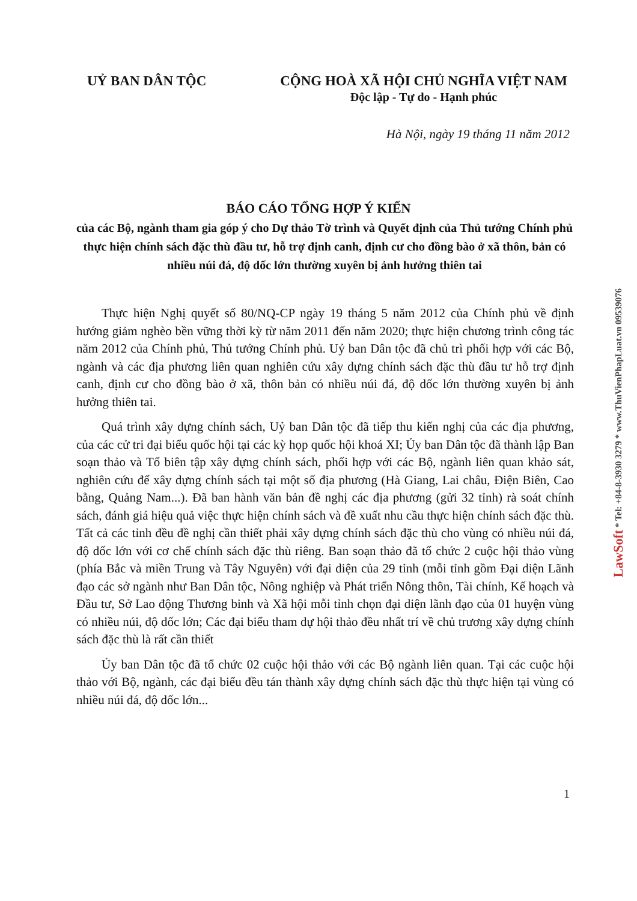UỶ BAN DÂN TỘC CỘNG HOÀ XÃ HỘI CHỦ NGHĨA VIỆT NAM
Độc lập - Tự do - Hạnh phúc
Hà Nội, ngày 19 tháng 11 năm 2012
BÁO CÁO TỔNG HỢP Ý KIẾN
của các Bộ, ngành tham gia góp ý cho Dự thảo Tờ trình và Quyết định của Thủ tướng Chính phủ thực hiện chính sách đặc thù đầu tư, hỗ trợ định canh, định cư cho đồng bào ở xã thôn, bản có nhiều núi đá, độ dốc lớn thường xuyên bị ảnh hưởng thiên tai
Thực hiện Nghị quyết số 80/NQ-CP ngày 19 tháng 5 năm 2012 của Chính phủ về định hướng giảm nghèo bền vững thời kỳ từ năm 2011 đến năm 2020; thực hiện chương trình công tác năm 2012 của Chính phủ, Thủ tướng Chính phủ. Uỷ ban Dân tộc đã chủ trì phối hợp với các Bộ, ngành và các địa phương liên quan nghiên cứu xây dựng chính sách đặc thù đầu tư hỗ trợ định canh, định cư cho đồng bào ở xã, thôn bản có nhiều núi đá, độ dốc lớn thường xuyên bị ảnh hưởng thiên tai.
Quá trình xây dựng chính sách, Uỷ ban Dân tộc đã tiếp thu kiến nghị của các địa phương, của các cử tri đại biểu quốc hội tại các kỳ họp quốc hội khoá XI; Ủy ban Dân tộc đã thành lập Ban soạn thảo và Tổ biên tập xây dựng chính sách, phối hợp với các Bộ, ngành liên quan khảo sát, nghiên cứu để xây dựng chính sách tại một số địa phương (Hà Giang, Lai châu, Điện Biên, Cao bằng, Quảng Nam...). Đã ban hành văn bản đề nghị các địa phương (gửi 32 tỉnh) rà soát chính sách, đánh giá hiệu quả việc thực hiện chính sách và đề xuất nhu cầu thực hiện chính sách đặc thù. Tất cả các tỉnh đều đề nghị cần thiết phải xây dựng chính sách đặc thù cho vùng có nhiều núi đá, độ dốc lớn với cơ chế chính sách đặc thù riêng. Ban soạn thảo đã tổ chức 2 cuộc hội thảo vùng (phía Bắc và miền Trung và Tây Nguyên) với đại diện của 29 tỉnh (mỗi tỉnh gồm Đại diện Lãnh đạo các sở ngành như Ban Dân tộc, Nông nghiệp và Phát triển Nông thôn, Tài chính, Kế hoạch và Đầu tư, Sở Lao động Thương binh và Xã hội mỗi tỉnh chọn đại diện lãnh đạo của 01 huyện vùng có nhiều núi, độ dốc lớn; Các đại biểu tham dự hội thảo đều nhất trí về chủ trương xây dựng chính sách đặc thù là rất cần thiết
Ủy ban Dân tộc đã tổ chức 02 cuộc hội thảo với các Bộ ngành liên quan. Tại các cuộc hội thảo với Bộ, ngành, các đại biểu đều tán thành xây dựng chính sách đặc thù thực hiện tại vùng có nhiều núi đá, độ dốc lớn...
1
LawSoft * Tel: +84-8-3930 3279 * www.ThuVienPhapLuat.vn 09539076